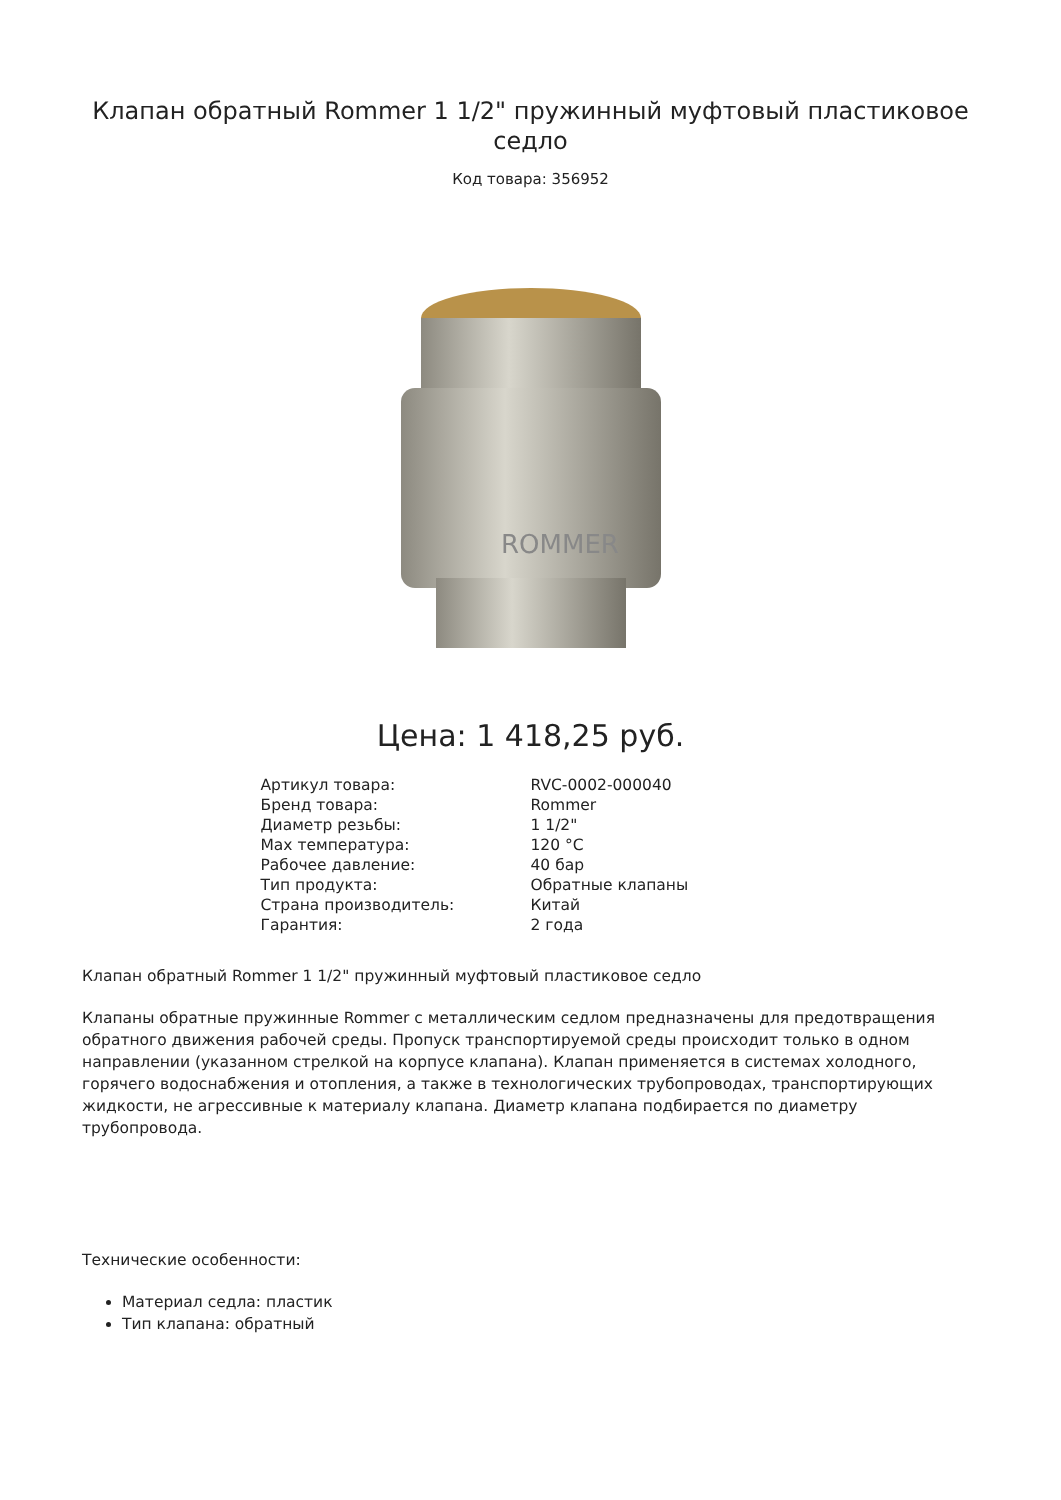Клапан обратный Rommer 1 1/2" пружинный муфтовый пластиковое седло
Код товара: 356952
ROMMER
Цена: 1 418,25 руб.
| Артикул товара: | RVC-0002-000040 |
| Бренд товара: | Rommer |
| Диаметр резьбы: | 1 1/2" |
| Max температура: | 120 °C |
| Рабочее давление: | 40 бар |
| Тип продукта: | Обратные клапаны |
| Страна производитель: | Китай |
| Гарантия: | 2 года |
Клапан обратный Rommer 1 1/2" пружинный муфтовый пластиковое седло
Клапаны обратные пружинные Rommer с металлическим седлом предназначены для предотвращения обратного движения рабочей среды. Пропуск транспортируемой среды происходит только в одном направлении (указанном стрелкой на корпусе клапана). Клапан применяется в системах холодного, горячего водоснабжения и отопления, а также в технологических трубопроводах, транспортирующих жидкости, не агрессивные к материалу клапана. Диаметр клапана подбирается по диаметру трубопровода.
Технические особенности:
Материал седла: пластик
Тип клапана: обратный